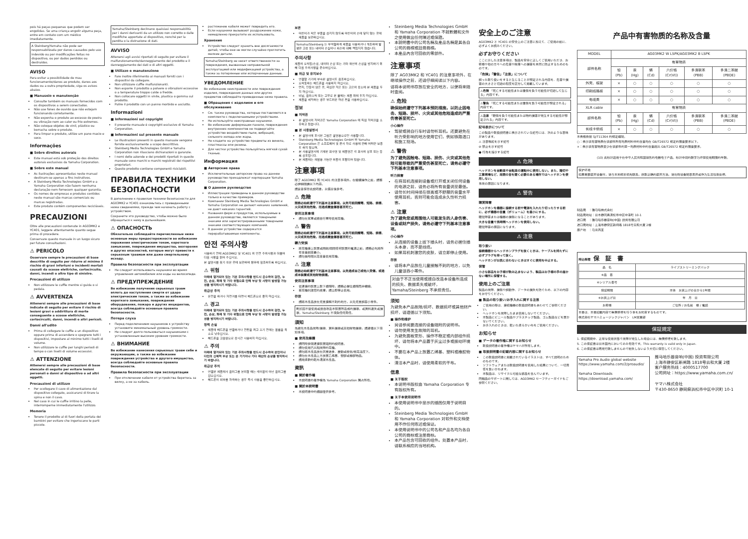pois há peças pequenas que podem ser engolidas. Se uma criança engolir alguma peça, entre em contato com um médico imediatamente.
A Steinberg/Yamaha não pode ser responsabilizada por danos causados pelo uso indevido ou por modificações feitas no dispositivo, ou por dados perdidos ou destruídos.
AVISO
Para evitar a possibilidade de mau funcionamento/danos ao produto, danos aos dados ou a outra propriedade, siga os avisos abaixo.
■ Manuseio e manutenção
Consulte também os manuais fornecidos com os dispositivos a serem conectados.
Não use fones de ouvido que não estejam funcionando corretamente.
Não exponha o produto ao excesso de poeira ou vibração nem ao calor ou frio extremos.
Não coloque objetos de vinil, plástico ou borracha sobre o produto.
Para limpar o produto, utilize um pano macio e seco.
Informações
■ Sobre direitos autorais
Este manual está sob proteção dos direitos autorais exclusivos da Yamaha Corporation.
■ Sobre este manual
As ilustrações apresentadas neste manual destinam-se apenas a fins instrutivos.
A Steinberg Media Technologies GmbH e a Yamaha Corporation não fazem nenhuma declaração nem fornecem qualquer garantia.
Os nomes de empresas e produtos contidos neste manual são marcas comerciais ou marcas registradas.
Este produto contém componentes recicláveis.
PRECAUZIONI
Oltre alle precauzioni contenute in AG03MK2 e YC401, leggere attentamente quanto segue prima di procedere.
Conservare questo manuale in un luogo sicuro per future consultazioni.
⚠ PERICOLO
Osservare sempre le precauzioni di base descritte di seguito per ridurre al minimo il rischio di gravi infortuni o incidenti mortali causati da scosse elettriche, cortocircuito, danni, incendi o altro tipo di sinistro.
Precauzioni di utilizzo
Non utilizzare le cuffie mentre si guida o si pedala.
⚠ AVVERTENZA
Attenersi sempre alle precauzioni di base indicate di seguito per evitare il rischio di lesioni gravi o addirittura di morte conseguente a scosse elettriche, cortocircuiti, danni, incendi o altri pericoli.
Danni all'udito
Prima di collegare le cuffie a un dispositivo oppure prima di accendere o spegnere tutti i dispositivi, impostare al minimo tutti i livelli di volume.
Non utilizzare le cuffie per lunghi periodi di tempo o con livelli di volume eccessivi.
⚠ ATTENZIONE
Attenersi sempre alle precauzioni di base elencate di seguito per evitare lesioni personali o danni al dispositivo o ad altri oggetti.
Precauzioni di utilizzo
Per scollegare il cavo di alimentazione dal dispositivo collegato, assicurarsi di tirare la spina e non il cavo.
Nel caso in cui le cuffie irritino la pelle, interromperne immediatamente l'utilizzo.
Memoria
Tenere il prodotto al di fuori della portata dei bambini per evitare che ingeriscano le parti piccole.
Yamaha/Steinberg declinano qualsiasi responsabilità per i danni derivanti da un utilizzo non corretto o dalle modifiche apportate al dispositivo, nonché per la perdita o la distruzione di dati.
AVVISO
Attenersi agli avvisi riportati di seguito per evitare il malfunzionamento/danneggiamento del prodotto e il danneggiamento dei dati o di altri oggetti.
■ Utilizzo e manutenzione
Fare inoltre riferimento ai manuali forniti con i dispositivi da collegare.
Non utilizzare cuffie malfunzionanti.
Non esporre il prodotto a polvere o vibrazioni eccessive o a temperature troppo calde o fredde.
Non collocare oggetti in vinile, plastica o gomma sul prodotto.
Pulire il prodotto con un panno morbido e asciutto.
Informazioni
■ Informazioni sul copyright
Il presente manuale è copyright esclusivo di Yamaha Corporation.
■ Informazioni sul presente manuale
Le illustrazioni presenti in questo manuale vengono fornite esclusivamente a scopo descrittivo.
Steinberg Media Technologies GmbH e Yamaha Corporation non rilasciano dichiarazioni o garanzie.
I nomi delle aziende e dei prodotti riportati in questo manuale sono marchi o marchi registrati dei rispettivi proprietari.
Questo prodotto contiene componenti riciclabili.
ПРАВИЛА ТЕХНИКИ БЕЗОПАСНОСТИ
В дополнение к правилам техники безопасности для AG03MK2 и YC401 ознакомьтесь с приведенными ниже сведениями, прежде чем начинать работу с устройством.
Сохраните это руководство, чтобы можно было обращаться к нему в дальнейшем.
⚠ ОПАСНОСТЬ
Обязательно соблюдайте перечисленные ниже основные меры предосторожности во избежание поражения электрическим током, короткого замыкания, повреждения имущества, возгорания и других опасностей, которые могут привести к серьезным травмам или даже смертельному исходу.
Правила безопасности при эксплуатации
Не следует использовать наушники во время управления автомобилем или езды на велосипеде.
⚠ ПРЕДУПРЕЖДЕНИЕ
Во избежание получения серьезных травм вплоть до наступления смерти от удара электрическим током, а также во избежание короткого замыкания, повреждения оборудования, пожара и других инцидентов, всегда соблюдайте основные правила безопасности.
Потеря слуха
Перед подключением наушников к устройству установите минимальный уровень громкости.
Не следует долго пользоваться наушниками с установленным высоким уровнем громкости.
⚠ ВНИМАНИЕ
Во избежание нанесения серьезных травм себе и окружающим, а также во избежание повреждения устройства и другого имущества, всегда соблюдайте основные правила безопасности.
Правила безопасности при эксплуатации
При отключении кабеля от устройства беритесь за вилку, а не за кабель.
растяжение кабеля может повредить его.
Если наушники вызывают раздражение кожи, немедленно прекратите их использовать.
Хранение
Устройство следует хранить вне досягаемости детей, чтобы они не могли случайно проглотить мелкие детали.
Yamaha/Steinberg не несет ответственности за повреждения, вызванные неправильной эксплуатацией или модификацией устройства, а также за потерянные или испорченные данные.
УВЕДОМЛЕНИЕ
Во избежание неисправности или повреждения изделия, повреждения данных или других предметов соблюдайте приведенные ниже правила.
■ Обращение с изделием и его обслуживание
См. также руководства, которые поставляются в комплекте с подключаемыми устройствами.
Не используйте неисправные наушники.
Во избежание деформации панели, повреждения внутренних компонентов не подвергайте устройство воздействию пыли, вибраций, сильного холода или жары.
Не кладите на устройство предметы из винила, пластмассы или резины.
Для чистки устройства пользуйтесь мягкой сухой тканью.
Информация
■ Авторские права
Исключительные авторские права на данное руководство принадлежат корпорации Yamaha Corporation.
■ О данном руководстве
Иллюстрации приведены в данном руководстве только в качестве примеров.
Компании Steinberg Media Technologies GmbH и Yamaha Corporation не делают никаких заявлений, не дают никаких гарантий.
Названия фирм и продуктов, используемые в данном руководстве, являются товарными знаками или зарегистрированными товарными знаками соответствующих компаний.
В данном устройстве содержатся перерабатываемые компоненты.
안전 주의사항
사용하기 전에 AG03MK2 및 YC401 의 안전 주의사항과 더불어 다음 사항을 읽어 주십시오.
본 설명서를 찾기 쉬운 곳에 보관하여 향후에 참조하도록 하십시오.
⚠ 위험
아래에 열거되어 있는 기본 주의사항을 반드시 준수하여 감전, 누전, 손상, 화재 및 기타 위험으로 인해 부상 및 사망이 발생할 가능성을 방지하시기 바랍니다.
취급상 주의
운전을 하거나 자전거를 타면서 헤드폰으로 듣지 마십시오.
⚠ 경고
아래에 열거되어 있는 기본 주의사항을 반드시 준수하여 감전, 누전, 손상, 화재 및 기타 위험으로 인해 부상 및 사망이 발생할 가능성을 방지하시기 바랍니다.
청력 손실
제품에 헤드폰을 연결하거나 전원을 켜고 끄기 전에는 볼륨을 최소로 낮추십시오.
헤드폰을 고음량으로 장시간 사용하지 마십시오.
⚠ 주의
아래에 열거되어 있는 기본 주의사항을 반드시 준수하여 본인이나 타인의 신체적 부상 또는 본 기기이나 기타 재산의 손상을 방지하시기 바랍니다.
취급상 주의
연결된 제품에서 플러그를 분리할 때는 케이블이 아닌 플러그를 잡으십시오.
헤드폰이 피부를 자극하는 경우 즉시 사용을 중단하십시오.
보관
어린이가 작은 부품을 삼키지 않도록 어린이의 손에 닿지 않는 곳에 제품을 보관하십시오.
Yamaha/Steinberg 는 부적절하게 제품을 사용하거나 개조하여 발생한 고장 또는 데이터 손실이나 파손에 대해 책임지지 않습니다.
주의사항
제품의 오작동/손상, 데이터 손상 또는 기타 재산의 손상을 방지하기 위해 다음 주의사항을 준수하십시오.
■ 취급 및 유지보수
연결할 기기에 부속된 설명서도 참조하십시오.
오작동하는 헤드폰을 사용하지 마십시오.
먼지, 진동이 많은 곳, 극심한 저온 또는 고온의 장소에 본 제품을 두지 마십시오.
비닐, 플라스틱 또는 고무로 된 물체는 제품 위에 두지 마십시오.
제품을 세척하는 경우 부드러운 마른 천을 사용하십시오.
정보
■ 저작권
본 설명서의 저작권은 Yamaha Corporation 에 독점 저작권을 소유하고 있습니다.
■ 본 사용설명서
본 설명서에 표시된 그림은 설명용으로만 사용합니다.
Steinberg Media Technologies GmbH 와 Yamaha Corporation 은 소프트웨어 및 문서 자료 사용에 관해 어떠한 보증도 하지 않으며.
본 사용설명서에 기재된 회사명 및 제품명은 각 회사의 상표 또는 등록 상표입니다.
본 제품에는 재활용 가능한 부품이 포함되어 있습니다.
注意事項
除了 AG03MK2 和 YC401 的注意事項外，在繼續操作之前，請務必詳細閱讀以下內容。
請妥善保存此說明書，以備日後參考。
⚠ 危險
請務必始終遵守下列基本注意事項，以免可能因觸電、短路、損壞、火災或其他危險，而造成嚴重傷害甚至死亡。
使用注意事項
請勿在駕車或騎自行車時使用耳機。
⚠ 警告
請務必始終遵守下列基本注意事項，以免可能因觸電、短路、損壞、火災或其他危險，而造成嚴重傷害甚至死亡。
聽力受損
將耳機接上裝置或開啟/關閉任何裝置的電源之前，請務必先將所有音量調至最小。
請勿長時間以高音量使用耳機。
⚠ 注意
請務必始終遵守下列基本注意事項，以免造成自己或他人受傷，或造成本裝置或其他財物損壞。
使用注意事項
從連接的裝置上取下插頭時，請務必握住插頭而非纜線。
若耳機刺激您的皮膚，請立即停止使用。
存放
請將本產品放在兒童接觸不到的地方，以免兒童誤吞小零件。
對於因不當使用或擅自改造本裝置所造成的損壞，或資料遺失或損壞，Yamaha/Steinberg 不須負任何責任。
須知
為避免本產品故障/損壞、資料損壞或其他財物損壞，請遵循以下須知事項。
■ 使用及維護
請同時參閱連接裝置隨附的說明書。
請勿使用已出現故障的耳機。
請勿將本產品放在灰塵過多、震動或極低/極高溫度下。
請勿在本產品上方放置乙烯基、塑膠或橡膠物品。
請用柔軟的乾布清潔本產品。
資訊
■ 關於著作權
本說明書的著作權為 Yamaha Corporation 獨占所有。
■ 關於本說明書
本說明書中的插圖僅供參考。
Steinberg Media Technologies GmbH 和 Yamaha Corporation 不就軟體和文件之使用做出任何陳述或保證。
本說明書中的公司名稱及產品名稱是其各自公司的商標或註冊商標。
本產品內含可回收的零部件。
注意事项
除了 AG03MK2 和 YC401 的注意事项外，在继续操作之前，还请仔细阅读以下内容。
请将本说明书存放在安全的地方，以便将来随时查阅。
⚠ 危险
确保始终遵守下列基本预防措施，以防止因电击、短路、损坏、火灾或其他危险造成的严重伤害甚至死亡。
小心操作
驾驶或骑自行车时请勿听耳机。还要避免在听力受影响的地方使用它们，例如铁路道口和施工现场。
⚠ 警告
为了避免因触电、短路、损伤、火灾或其他危险可能导致的严重受伤甚至死亡，请务必遵守下列基本注意事项。
听力损害
在将耳机连接到设备或打开或关闭任何设备的电源之前，请务必将所有音量调至最低。
请勿长时间持续在很高或不舒服的音量水平使用耳机，否则可能会造成永久性听力损害。
⚠ 注意
为了避免您或周围他人可能发生的人身伤害、设备或财产损失，请务必遵守下列基本注意事项。
小心操作
从连接的设备上拔下插头时，请务必握住插头本身，而不是线缆。
如果耳机刺激您的皮肤，请立即停止使用。
存放
请将本产品放在儿童接触不到的地方，以免儿童误吞小零件。
对由于不正当使用或擅自改造本设备所造成的损失、数据丢失或破坏，Yamaha/Steinberg 不承担责任。
须知
为避免本产品故障/损坏、数据损坏或其他财产损坏，请遵循以下须知。
■ 操作和维护
另请参阅要连接的设备随附的说明书。
请勿使用发生故障的耳机。
为避免面板变形、操作不稳定或内部组件损坏，请勿将本产品置于灰尘过多或振动环境中。
不要在本产品上放置乙烯基、塑料或橡胶物体。
清洁本产品时，请使用柔软的干布。
信息
■ 关于版权
本说明书版权由 Yamaha Corporation 专有版权所有。
■ 关于本使用说明书
本使用说明书中显示的插图仅用于说明目的。
Steinberg Media Technologies GmbH 和 Yamaha Corporation 对软件和文档使用不作任何陈述或保证。
本使用说明书中的公司名和产品名均为各自公司的商标或注册商标。
本产品包含可回收的组件。处置本产品时，请联系相应的当地机构。
安全上のご注意
AG03MK2 と YC401 の安全上のご注意に加えて、ご使用の前に、必ずよくお読みください。
必ずお守りください
ここに示した注意事項は、製品を安全に正しくご使用いただき、お客様や他の方々への危害や財産への損害を未然に防止するためのものです。
「危険」「警告」「注意」について
誤った取り扱いをすると生じることが想定される内容を、危害や損害の大きさと切迫の程度を区分して掲載しています。
⚠危険 「死亡する可能性または重傷を負う可能性が切迫して生じる」内容です。
⚠警告 「死亡する可能性または重傷を負う可能性が想定される」内容です。
⚠注意 「軽傷を負う可能性または物的損害が発生する可能性が想定される」内容です。
記号表示について
この製品や取扱説明書に表示されている記号には、次のような意味があります。
⚠ 注意喚起を示す記号
⊘ 禁止を示す記号
● 行為を指示する記号
⚠ 危険
ヘッドホンを自動車や自転車の運転中に使用しない。また、踏切や工事現場など、周囲の音を聞く必要のある場所ではヘッドホンを使用しない。
事故の原因になります。
⚠ 警告
聴覚障害
ヘッドホンを機器に接続する前や電源を入れたり切ったりする前に、必ず機器の音量（ボリューム）を最小にする。
聴覚障害または機器の損傷になることがあります。
大きな音量で長時間ヘッドホンを使用しない。
聴覚障害の原因になります。
⚠ 注意
取り扱い
接続機器からヘッドホンプラグを抜くときは、ケーブルを持たずに必ずプラグを持って抜く。
ヘッドホンがお肌に合わないときはすぐに使用を中止する。
保管
小さな部品をお子様が飲み込まないよう、製品はお子様の手の届かない場所に保管する。
使用上のご注意
製品の故障、損傷や誤動作、データの損失を防ぐため、以下の内容をお守りください。
■ 製品の取り扱い/お手入れに関する注意
ご使用の際は、接続機器の取扱説明書もあわせてご参照ください。
ヘッドホンを故障したまま使用しないでください。
本製品にビニール製品やプラスチック製品、ゴム製品などを置かないでください。
お手入れのときは、乾いた柔らかい布をご使用ください。
お知らせ
■ データの著作権に関するお知らせ
取扱説明書の著作権はヤマハが所有します。
■ 取扱説明書の記載内容に関するお知らせ
この取扱説明書に掲載されているイラストは、すべて説明のためのものです。
ソフトウェアまたは取扱説明書を使用した結果について、一切責任を負いかねます。
本製品は、リサイクル可能な部品を含んでいます。
同梱品のサポートに関しては、AG03MK2 セーフティーガイドもご参照ください。
产品中有害物质的名称及含量
| MODEL | AG03MK2 W LSPK/AG03MK2 B LSPK | | | | | |
| --- | --- | --- | --- | --- | --- | --- |
| 部件名称 | 有害物质 | | | | | |
| | 铅 (Pb) | 汞 (Hg) | 镉 (Cd) | 六价铬 (Cr(VI)) | 多溴联苯 (PBB) | 多溴二苯醚 (PBDE) |
| 外壳、框架 | × | ○ | ○ | ○ | ○ | ○ |
| 印刷线路板 | × | ○ | ○ | ○ | ○ | ○ |
| 电缆类 | × | ○ | ○ | ○ | ○ | ○ |
| XLR cable | 有害物质 | | | | | |
| 部件名称 | 铅 (Pb) | 汞 (Hg) | 镉 (Cd) | 六价铬 (Cr(VI)) | 多溴联苯 (PBB) | 多溴二苯醚 (PBDE) |
| 长线卡侬线 | × | ○ | ○ | ○ | ○ | ○ |
本表格依据 SJ/T11364 的规定编制。
○：表示该有害物质在该部件所有均质材料中的含量均在 GB/T26572 规定的限量要求以下。
×：表示该有害物质至少在该部件的某一均质材料中的含量超出 GB/T26572 规定的限量要求。
(10) 此标识适用于在中华人民共和国销售的电器电子产品。标识中间的数字为环保使用期限的年数。
保护环境
如果需要废弃设备时，请与本地相关机构联系，获取正确的废弃方法。请勿将设备随意丢弃或作为生活垃圾处理。
制造商　：雅马哈株式会社
制造商地址：日本静冈县滨松市中区中泽町 10-1
进口商　：雅马哈乐器音响(中国) 投资有限公司
进口商地址：上海市静安区新闸路 1818号云和大厦 2楼
原产地　：马来西亚
持込修理　保　証　書
| 品 名 | ライブストリーミングパック |
| ※品 番 | |
| ※シリアル番号 | |
| 保証期間 | 本体 お買上げの日から1年間 |
| ※お買上げ日 | 年 月 日 |
| お客様 | ご住所 / お名前 様 / 電話 |
本書は、本書記載内容で無償修理を行う事をお約束するものです。
株式会社ヤマハミュージックジャパン　LM営業部
保証規定
1. 保証期間中、正常な使用状態で故障が発生した場合には、無償修理を致します。
5. この保証書は日本国内においてのみ有効です。This warranty is valid only in Japan.
6. この保証書は再発行致しませんので紛失しないよう大切に保管してください。
Yamaha Pro Audio global website
https://www.yamaha.com/2/proaudio/
Yamaha Downloads
https://download.yamaha.com/
雅马哈乐器音响(中国) 投资有限公司
上海市静安区新闸路 1818号云和大厦 2楼
客户服务热线：4000517700
公司网址：https://www.yamaha.com.cn/
ヤマハ株式会社
〒430-8650 静岡県浜松市中区中沢町 10-1